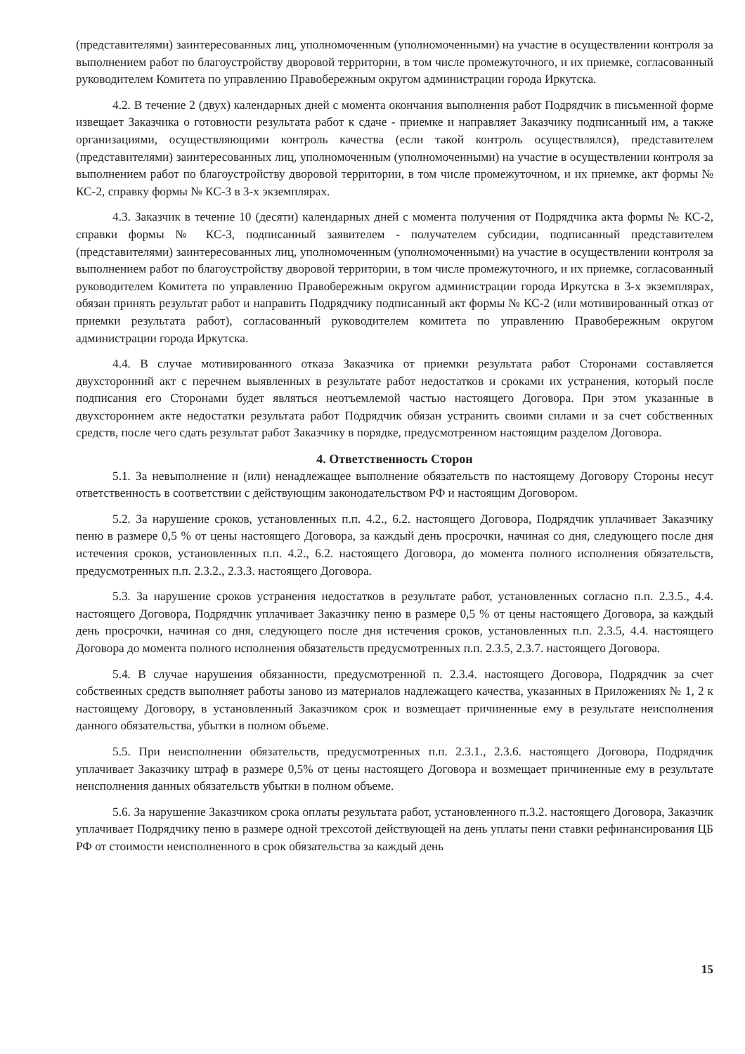(представителями) заинтересованных лиц, уполномоченным (уполномоченными) на участие в осуществлении контроля за выполнением работ по благоустройству дворовой территории, в том числе промежуточного, и их приемке, согласованный руководителем Комитета по управлению Правобережным округом администрации города Иркутска.
4.2. В течение 2 (двух) календарных дней с момента окончания выполнения работ Подрядчик в письменной форме извещает Заказчика о готовности результата работ к сдаче - приемке и направляет Заказчику подписанный им, а также организациями, осуществляющими контроль качества (если такой контроль осуществлялся), представителем (представителями) заинтересованных лиц, уполномоченным (уполномоченными) на участие в осуществлении контроля за выполнением работ по благоустройству дворовой территории, в том числе промежуточном, и их приемке, акт формы № КС-2, справку формы № КС-3 в 3-х экземплярах.
4.3. Заказчик в течение 10 (десяти) календарных дней с момента получения от Подрядчика акта формы № КС-2, справки формы № КС-3, подписанный заявителем - получателем субсидии, подписанный представителем (представителями) заинтересованных лиц, уполномоченным (уполномоченными) на участие в осуществлении контроля за выполнением работ по благоустройству дворовой территории, в том числе промежуточного, и их приемке, согласованный руководителем Комитета по управлению Правобережным округом администрации города Иркутска в 3-х экземплярах, обязан принять результат работ и направить Подрядчику подписанный акт формы № КС-2 (или мотивированный отказ от приемки результата работ), согласованный руководителем комитета по управлению Правобережным округом администрации города Иркутска.
4.4. В случае мотивированного отказа Заказчика от приемки результата работ Сторонами составляется двухсторонний акт с перечнем выявленных в результате работ недостатков и сроками их устранения, который после подписания его Сторонами будет являться неотъемлемой частью настоящего Договора. При этом указанные в двухстороннем акте недостатки результата работ Подрядчик обязан устранить своими силами и за счет собственных средств, после чего сдать результат работ Заказчику в порядке, предусмотренном настоящим разделом Договора.
4. Ответственность Сторон
5.1. За невыполнение и (или) ненадлежащее выполнение обязательств по настоящему Договору Стороны несут ответственность в соответствии с действующим законодательством РФ и настоящим Договором.
5.2. За нарушение сроков, установленных п.п. 4.2., 6.2. настоящего Договора, Подрядчик уплачивает Заказчику пеню в размере 0,5 % от цены настоящего Договора, за каждый день просрочки, начиная со дня, следующего после дня истечения сроков, установленных п.п. 4.2., 6.2. настоящего Договора, до момента полного исполнения обязательств, предусмотренных п.п. 2.3.2., 2.3.3. настоящего Договора.
5.3. За нарушение сроков устранения недостатков в результате работ, установленных согласно п.п. 2.3.5., 4.4. настоящего Договора, Подрядчик уплачивает Заказчику пеню в размере 0,5 % от цены настоящего Договора, за каждый день просрочки, начиная со дня, следующего после дня истечения сроков, установленных п.п. 2.3.5, 4.4. настоящего Договора до момента полного исполнения обязательств предусмотренных п.п. 2.3.5, 2.3.7. настоящего Договора.
5.4. В случае нарушения обязанности, предусмотренной п. 2.3.4. настоящего Договора, Подрядчик за счет собственных средств выполняет работы заново из материалов надлежащего качества, указанных в Приложениях № 1, 2 к настоящему Договору, в установленный Заказчиком срок и возмещает причиненные ему в результате неисполнения данного обязательства, убытки в полном объеме.
5.5. При неисполнении обязательств, предусмотренных п.п. 2.3.1., 2.3.6. настоящего Договора, Подрядчик уплачивает Заказчику штраф в размере 0,5% от цены настоящего Договора и возмещает причиненные ему в результате неисполнения данных обязательств убытки в полном объеме.
5.6. За нарушение Заказчиком срока оплаты результата работ, установленного п.3.2. настоящего Договора, Заказчик уплачивает Подрядчику пеню в размере одной трехсотой действующей на день уплаты пени ставки рефинансирования ЦБ РФ от стоимости неисполненного в срок обязательства за каждый день
15